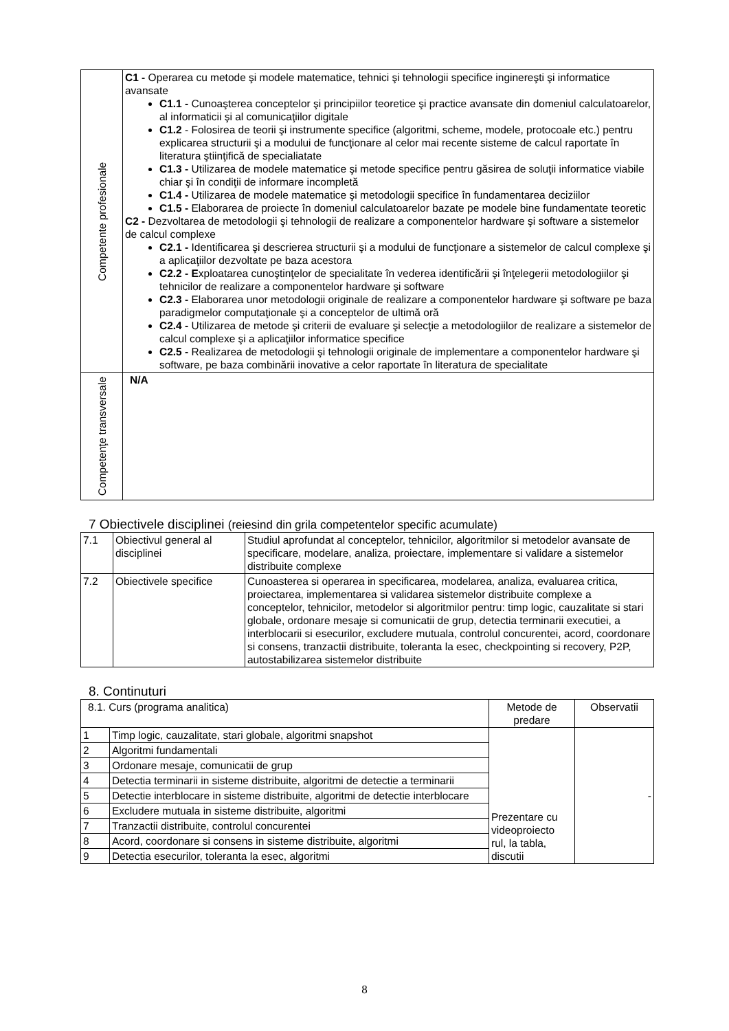| Competente profesionale | C1 - Operarea cu metode şi modele matematice, tehnici şi tehnologii specifice inginereşti şi informatice avansate C1.1 - Cunoaşterea conceptelor şi principiilor teoretice şi practice avansate din domeniul calculatoarelor, al informaticii şi al comunicaţiilor digitale C1.2 - Folosirea de teorii şi instrumente specifice (algoritmi, scheme, modele, protocoale etc.) pentru explicarea structurii şi a modului de funcţionare al celor mai recente sisteme de calcul raportate în literatura ştiinţifică de specialiatate C1.3 - Utilizarea de modele matematice şi metode specifice pentru găsirea de soluţii informatice viabile chiar şi în condiţii de informare incompletă C1.4 - Utilizarea de modele matematice şi metodologii specifice în fundamentarea deciziilor C1.5 - Elaborarea de proiecte în domeniul calculatoarelor bazate pe modele bine fundamentate teoretic C2 - Dezvoltarea de metodologii şi tehnologii de realizare a componentelor hardware şi software a sistemelor de calcul complexe C2.1 - Identificarea şi descrierea structurii şi a modului de funcţionare a sistemelor de calcul complexe şi a aplicaţiilor dezvoltate pe baza acestora C2.2 - E xploatarea cunoştinţelor de specialitate în vederea identificării şi înţelegerii metodologiilor şi tehnicilor de realizare a componentelor hardware şi software C2.3 - Elaborarea unor metodologii originale de realizare a componentelor hardware şi software pe baza paradigmelor computaţionale şi a conceptelor de ultimă oră C2.4 - Utilizarea de metode şi criterii de evaluare şi selecţie a metodologiilor de realizare a sistemelor de calcul complexe şi a aplicaţiilor informatice specifice C2.5 - Realizarea de metodologii şi tehnologii originale de implementare a componentelor hardware şi software, pe baza combinării inovative a celor raportate în literatura de specialitate |
| Competenţe transversale | N/A |
7 Obiectivele disciplinei (reiesind din grila competentelor specific acumulate)
| 7.1 | Obiectivul general al disciplinei | Studiul aprofundat al conceptelor, tehnicilor, algoritmilor si metodelor avansate de specificare, modelare, analiza, proiectare, implementare si validare a sistemelor distribuite complexe |
| 7.2 | Obiectivele specifice | Cunoasterea si operarea in specificarea, modelarea, analiza, evaluarea critica, proiectarea, implementarea si validarea sistemelor distribuite complexe a conceptelor, tehnicilor, metodelor si algoritmilor pentru: timp logic, cauzalitate si stari globale, ordonare mesaje si comunicatii de grup, detectia terminarii executiei, a interblocarii si esecurilor, excludere mutuala, controlul concurentei, acord, coordonare si consens, tranzactii distribuite, toleranta la esec, checkpointing si recovery, P2P, autostabilizarea sistemelor distribuite |
8. Continuturi
| 8.1. Curs (programa analitica) | | Metode de predare | Observatii |
| 1 | Timp logic, cauzalitate, stari globale, algoritmi snapshot | Prezentare cu videoproiecto rul, la tabla, discutii | - |
| 2 | Algoritmi fundamentali | | |
| 3 | Ordonare mesaje, comunicatii de grup | | |
| 4 | Detectia terminarii in sisteme distribuite, algoritmi de detectie a terminarii | | |
| 5 | Detectie interblocare in sisteme distribuite, algoritmi de detectie interblocare | | |
| 6 | Excludere mutuala in sisteme distribuite, algoritmi | | |
| 7 | Tranzactii distribuite, controlul concurentei | | |
| 8 | Acord, coordonare si consens in sisteme distribuite, algoritmi | | |
| 9 | Detectia esecurilor, toleranta la esec, algoritmi | | |
8